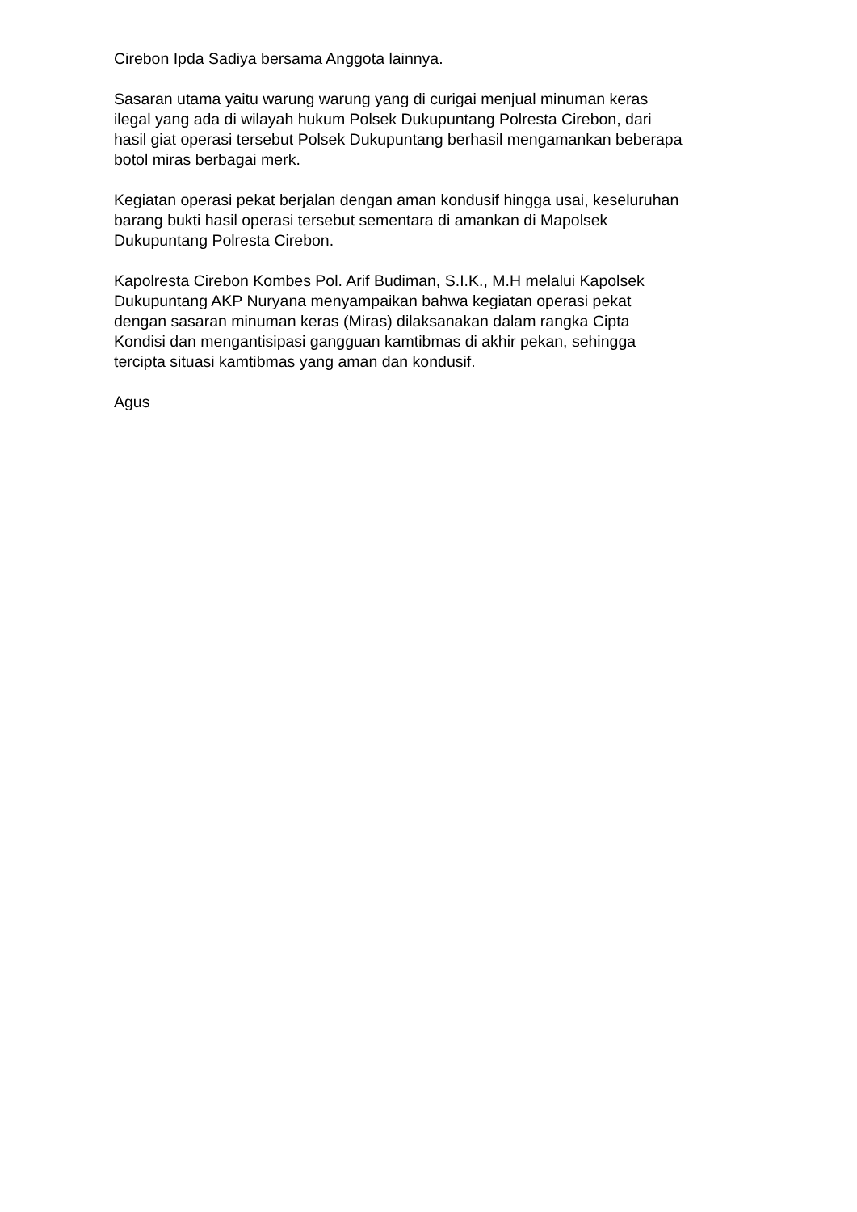Cirebon Ipda Sadiya bersama Anggota lainnya.
Sasaran utama yaitu warung warung yang di curigai menjual minuman keras
ilegal yang ada di wilayah hukum Polsek Dukupuntang Polresta Cirebon, dari
hasil giat operasi tersebut Polsek Dukupuntang berhasil mengamankan beberapa
botol miras berbagai merk.
Kegiatan operasi pekat berjalan dengan aman kondusif hingga usai, keseluruhan
barang bukti hasil operasi tersebut sementara di amankan di Mapolsek
Dukupuntang Polresta Cirebon.
Kapolresta Cirebon Kombes Pol. Arif Budiman, S.I.K., M.H melalui Kapolsek
Dukupuntang AKP Nuryana menyampaikan bahwa kegiatan operasi pekat
dengan sasaran minuman keras (Miras) dilaksanakan dalam rangka Cipta
Kondisi dan mengantisipasi gangguan kamtibmas di akhir pekan, sehingga
tercipta situasi kamtibmas yang aman dan kondusif.
Agus